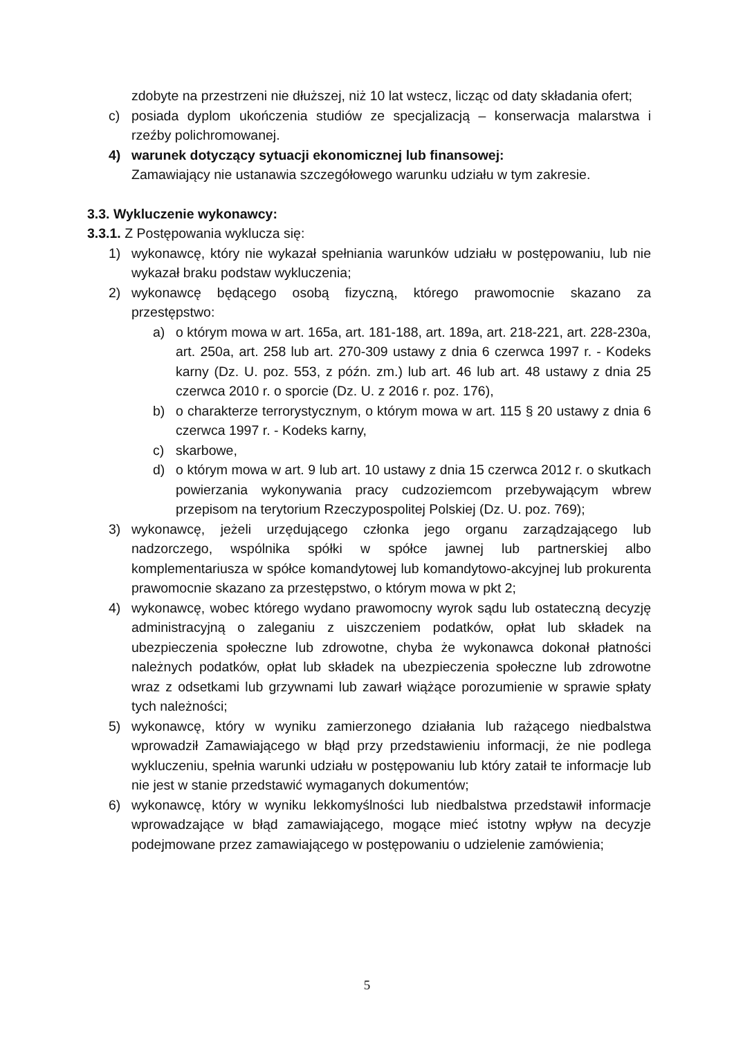zdobyte na przestrzeni nie dłuższej, niż 10 lat wstecz, licząc od daty składania ofert;
c) posiada dyplom ukończenia studiów ze specjalizacją – konserwacja malarstwa i rzeźby polichromowanej.
4) warunek dotyczący sytuacji ekonomicznej lub finansowej:
Zamawiający nie ustanawia szczegółowego warunku udziału w tym zakresie.
3.3. Wykluczenie wykonawcy:
3.3.1. Z Postępowania wyklucza się:
1) wykonawcę, który nie wykazał spełniania warunków udziału w postępowaniu, lub nie wykazał braku podstaw wykluczenia;
2) wykonawcę będącego osobą fizyczną, którego prawomocnie skazano za przestępstwo:
a) o którym mowa w art. 165a, art. 181-188, art. 189a, art. 218-221, art. 228-230a, art. 250a, art. 258 lub art. 270-309 ustawy z dnia 6 czerwca 1997 r. - Kodeks karny (Dz. U. poz. 553, z późn. zm.) lub art. 46 lub art. 48 ustawy z dnia 25 czerwca 2010 r. o sporcie (Dz. U. z 2016 r. poz. 176),
b) o charakterze terrorystycznym, o którym mowa w art. 115 § 20 ustawy z dnia 6 czerwca 1997 r. - Kodeks karny,
c) skarbowe,
d) o którym mowa w art. 9 lub art. 10 ustawy z dnia 15 czerwca 2012 r. o skutkach powierzania wykonywania pracy cudzoziemcom przebywającym wbrew przepisom na terytorium Rzeczypospolitej Polskiej (Dz. U. poz. 769);
3) wykonawcę, jeżeli urzędującego członka jego organu zarządzającego lub nadzorczego, wspólnika spółki w spółce jawnej lub partnerskiej albo komplementariusza w spółce komandytowej lub komandytowo-akcyjnej lub prokurenta prawomocnie skazano za przestępstwo, o którym mowa w pkt 2;
4) wykonawcę, wobec którego wydano prawomocny wyrok sądu lub ostateczną decyzję administracyjną o zaleganiu z uiszczeniem podatków, opłat lub składek na ubezpieczenia społeczne lub zdrowotne, chyba że wykonawca dokonał płatności należnych podatków, opłat lub składek na ubezpieczenia społeczne lub zdrowotne wraz z odsetkami lub grzywnami lub zawarł wiążące porozumienie w sprawie spłaty tych należności;
5) wykonawcę, który w wyniku zamierzonego działania lub rażącego niedbalstwa wprowadził Zamawiającego w błąd przy przedstawieniu informacji, że nie podlega wykluczeniu, spełnia warunki udziału w postępowaniu lub który zataił te informacje lub nie jest w stanie przedstawić wymaganych dokumentów;
6) wykonawcę, który w wyniku lekkomyślności lub niedbalstwa przedstawił informacje wprowadzające w błąd zamawiającego, mogące mieć istotny wpływ na decyzje podejmowane przez zamawiającego w postępowaniu o udzielenie zamówienia;
5